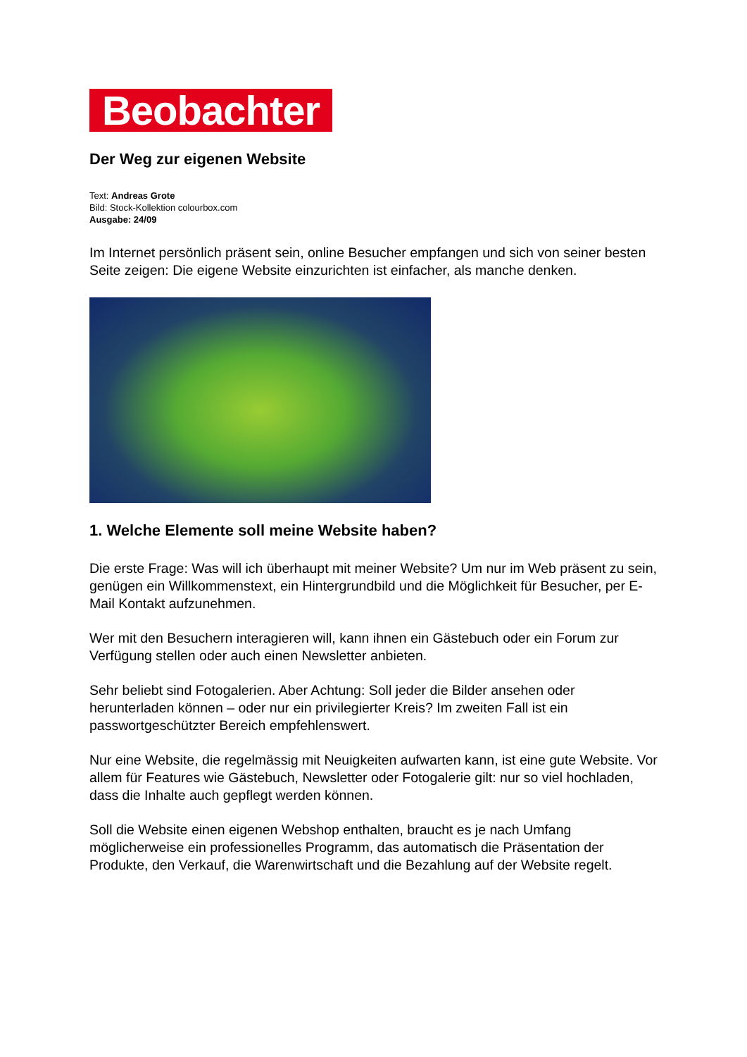Beobachter
Der Weg zur eigenen Website
Text: Andreas Grote
Bild: Stock-Kollektion colourbox.com
Ausgabe: 24/09
Im Internet persönlich präsent sein, online Besucher empfangen und sich von seiner besten Seite zeigen: Die eigene Website einzurichten ist einfacher, als manche denken.
1. Welche Elemente soll meine Website haben?
Die erste Frage: Was will ich überhaupt mit meiner Website? Um nur im Web präsent zu sein, genügen ein Willkommenstext, ein Hintergrundbild und die Möglichkeit für Besucher, per E-Mail Kontakt aufzunehmen.
Wer mit den Besuchern interagieren will, kann ihnen ein Gästebuch oder ein Forum zur Verfügung stellen oder auch einen Newsletter anbieten.
Sehr beliebt sind Fotogalerien. Aber Achtung: Soll jeder die Bilder ansehen oder herunterladen können – oder nur ein privilegierter Kreis? Im zweiten Fall ist ein passwortgeschützter Bereich empfehlenswert.
Nur eine Website, die regelmässig mit Neuigkeiten aufwarten kann, ist eine gute Website. Vor allem für Features wie Gästebuch, Newsletter oder Fotogalerie gilt: nur so viel hochladen, dass die Inhalte auch gepflegt werden können.
Soll die Website einen eigenen Webshop enthalten, braucht es je nach Umfang möglicherweise ein professionelles Programm, das automatisch die Präsentation der Produkte, den Verkauf, die Warenwirtschaft und die Bezahlung auf der Website regelt.